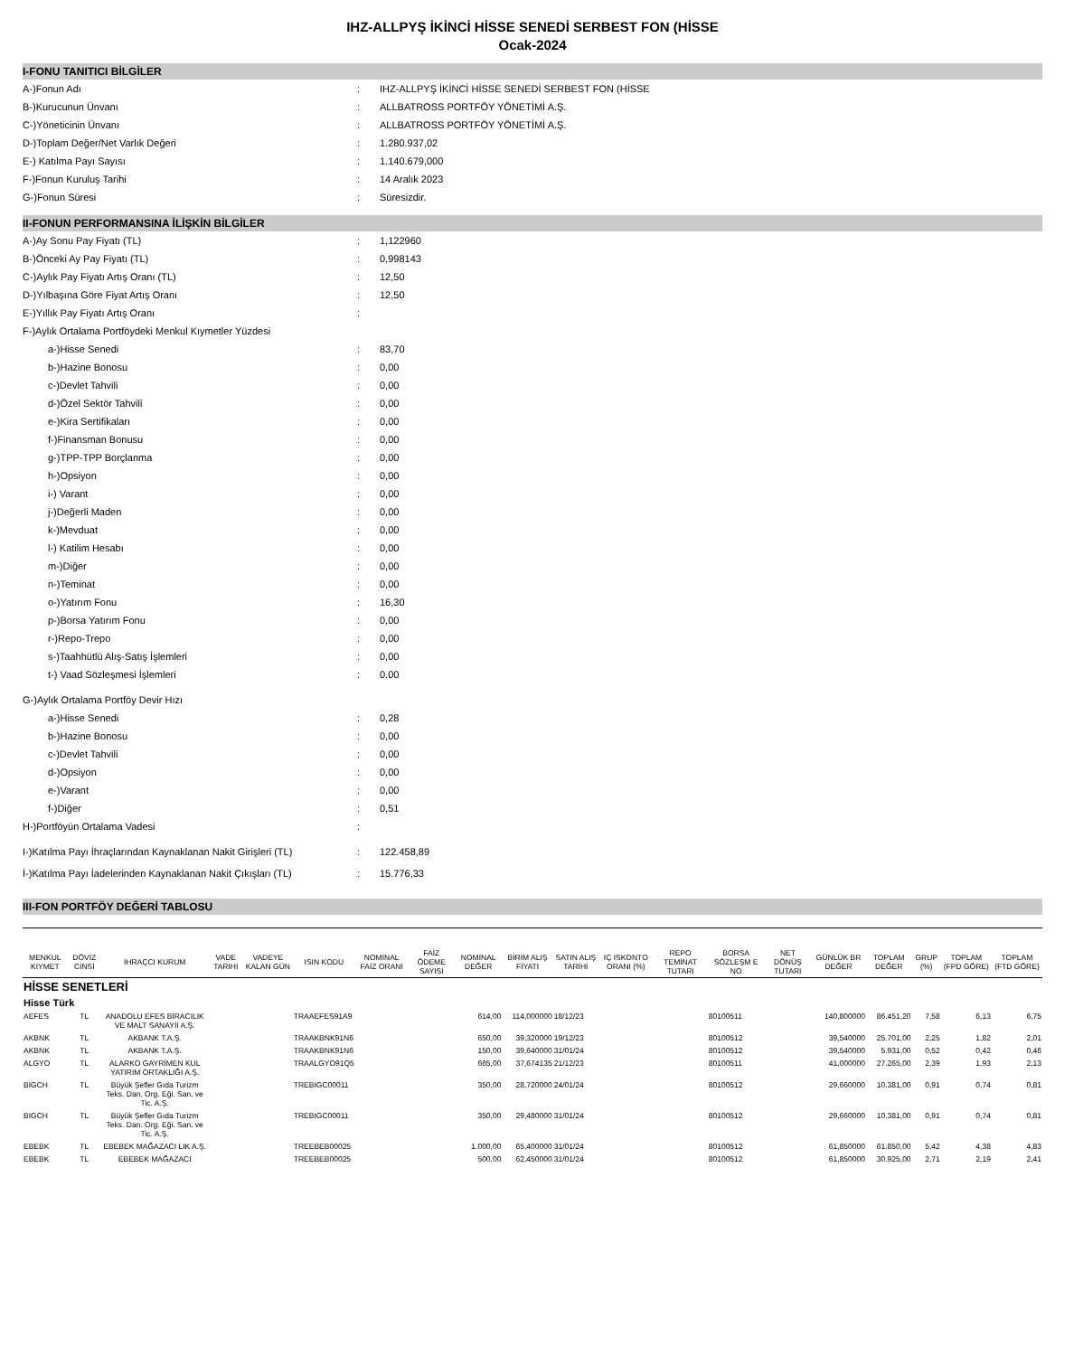IHZ-ALLPYŞ İKİNCİ HİSSE SENEDİ SERBEST FON (HİSSE
Ocak-2024
I-FONU TANITICI BİLGİLER
A-)Fonun Adı: IHZ-ALLPYŞ İKİNCİ HİSSE SENEDİ SERBEST FON (HİSSE
B-)Kurucunun Ünvanı: ALLBATROSS PORTFÖY YÖNETİMİ A.Ş.
C-)Yöneticinin Ünvanı: ALLBATROSS PORTFÖY YÖNETİMİ A.Ş.
D-)Toplam Değer/Net Varlık Değeri: 1.280.937,02
E-) Katılma Payı Sayısı: 1.140.679,000
F-)Fonun Kuruluş Tarihi: 14 Aralık 2023
G-)Fonun Süresi: Süresizdir.
II-FONUN PERFORMANSINA İLİŞKİN BİLGİLER
A-)Ay Sonu Pay Fiyatı (TL): 1,122960
B-)Önceki Ay Pay Fiyatı (TL): 0,998143
C-)Aylık Pay Fiyatı Artış Oranı (TL): 12,50
D-)Yılbaşına Göre Fiyat Artış Oranı: 12,50
E-)Yıllık Pay Fiyatı Artış Oranı:
F-)Aylık Ortalama Portföydeki Menkul Kıymetler Yüzdesi
a-)Hisse Senedi: 83,70
b-)Hazine Bonosu: 0,00
c-)Devlet Tahvili: 0,00
d-)Özel Sektör Tahvili: 0,00
e-)Kira Sertifikaları: 0,00
f-)Finansman Bonusu: 0,00
g-)TPP-TPP Borçlanma: 0,00
h-)Opsiyon: 0,00
i-) Varant: 0,00
j-)Değerli Maden: 0,00
k-)Mevduat: 0,00
l-) Katilim Hesabı: 0,00
m-)Diğer: 0,00
n-)Teminat: 0,00
o-)Yatırım Fonu: 16,30
p-)Borsa Yatırım Fonu: 0,00
r-)Repo-Trepo: 0,00
s-)Taahhütlü Alış-Satış İşlemleri: 0,00
t-) Vaad Sözleşmesi İşlemleri: 0.00
G-)Aylık Ortalama Portföy Devir Hızı
a-)Hisse Senedi: 0,28
b-)Hazine Bonosu: 0,00
c-)Devlet Tahvili: 0,00
d-)Opsiyon: 0,00
e-)Varant: 0,00
f-)Diğer: 0,51
H-)Portföyün Ortalama Vadesi:
I-)Katılma Payı İhraçlarından Kaynaklanan Nakit Girişleri (TL): 122.458,89
İ-)Katılma Payı İadelerinden Kaynaklanan Nakit Çıkışları (TL): 15.776,33
III-FON PORTFÖY DEĞERİ TABLOSU
| MENKUL KIYMET | DÖVİZ CİNSİ | İHRAÇCI KURUM | VADE TARİHİ | VADEYE KALAN GÜN | ISIN KODU | NOMİNAL FAİZ ORANI | FAİZ ÖDEME SAYISI | NOMİNAL DEĞER | BİRİM ALIŞ FİYATI | SATIN ALIŞ TARİHİ | İÇ İSKONTO ORANI (%) | REPO TEMİNAT TUTARI | BORSA SÖZLEŞM E NO | NET DÖNÜŞ TUTARI | GÜNLÜK BR DEĞER | TOPLAM DEĞER | GRUP (%) | TOPLAM (FPD GÖRE) | TOPLAM (FTD GÖRE) |
| --- | --- | --- | --- | --- | --- | --- | --- | --- | --- | --- | --- | --- | --- | --- | --- | --- | --- | --- | --- |
| HİSSE SENETLERİ | | | | | | | | | | | | | | | | | | | |
| Hisse Türk | | | | | | | | | | | | | | | | | | | |
| AEFES | TL | ANADOLU EFES BİRACILIK VE MALT SANAYİİ A.Ş. | | | TRAAEFES91A9 | | | 614,00 | 114,000000 | 18/12/23 | | | 80100511 | | 140,800000 | 86.451,20 | 7,58 | 6,13 | 6,75 |
| AKBNK | TL | AKBANK T.A.Ş. | | | TRAAKBNK91N6 | | | 650,00 | 39,320000 | 19/12/23 | | | 80100512 | | 39,540000 | 25.701,00 | 2,25 | 1,82 | 2,01 |
| AKBNK | TL | AKBANK T.A.Ş. | | | TRAAKBNK91N6 | | | 150,00 | 39,640000 | 31/01/24 | | | 80100512 | | 39,540000 | 5.931,00 | 0,52 | 0,42 | 0,46 |
| ALGYO | TL | ALARKO GAYRİMEN KUL YATIRIM ORTAKLIĞI A.Ş. | | | TRAALGYO91Q5 | | | 665,00 | 37,674135 | 21/12/23 | | | 80100511 | | 41,000000 | 27.265,00 | 2,39 | 1,93 | 2,13 |
| BIGCH | TL | Büyük Şefler Gıda Turizm Teks. Dan. Org. Eği. San. ve Tic. A.Ş. | | | TREBIGC00011 | | | 350,00 | 28,720000 | 24/01/24 | | | 80100512 | | 29,660000 | 10.381,00 | 0,91 | 0,74 | 0,81 |
| BIGCH | TL | Büyük Şefler Gıda Turizm Teks. Dan. Org. Eği. San. ve Tic. A.Ş. | | | TREBIGC00011 | | | 350,00 | 29,480000 | 31/01/24 | | | 80100512 | | 29,660000 | 10.381,00 | 0,91 | 0,74 | 0,81 |
| EBEBK | TL | EBEBEK MAĞAZACI LIK A.Ş. | | | TREEBEB00025 | | | 1.000,00 | 65,400000 | 31/01/24 | | | 80100512 | | 61,850000 | 61.850,00 | 5,42 | 4,38 | 4,83 |
| EBEBK | TL | EBEBEK MAĞAZACI | | | TREEBEB00025 | | | 500,00 | 62,450000 | 31/01/24 | | | 80100512 | | 61,850000 | 30.925,00 | 2,71 | 2,19 | 2,41 |